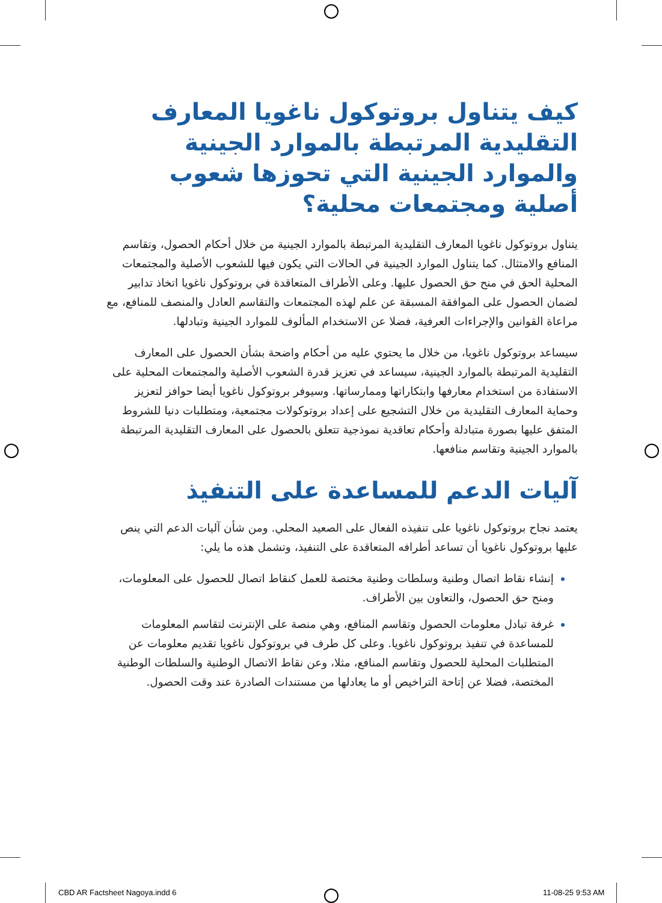كيف يتناول بروتوكول ناغويا المعارف التقليدية المرتبطة بالموارد الجينية والموارد الجينية التي تحوزها شعوب أصلية ومجتمعات محلية؟
يتناول بروتوكول ناغويا المعارف التقليدية المرتبطة بالموارد الجينية من خلال أحكام الحصول، وتقاسم المنافع والامتثال. كما يتناول الموارد الجينية في الحالات التي يكون فيها للشعوب الأصلية والمجتمعات المحلية الحق في منح حق الحصول عليها. وعلى الأطراف المتعاقدة في بروتوكول ناغويا اتخاذ تدابير لضمان الحصول على الموافقة المسبقة عن علم لهذه المجتمعات والتقاسم العادل والمنصف للمنافع، مع مراعاة القوانين والإجراءات العرفية، فضلا عن الاستخدام المألوف للموارد الجينية وتبادلها.
سيساعد بروتوكول ناغويا، من خلال ما يحتوي عليه من أحكام واضحة بشأن الحصول على المعارف التقليدية المرتبطة بالموارد الجينية، سيساعد في تعزيز قدرة الشعوب الأصلية والمجتمعات المحلية على الاستفادة من استخدام معارفها وابتكاراتها وممارساتها. وسيوفر بروتوكول ناغويا أيضا حوافز لتعزيز وحماية المعارف التقليدية من خلال التشجيع على إعداد بروتوكولات مجتمعية، ومتطلبات دنيا للشروط المتفق عليها بصورة متبادلة وأحكام تعاقدية نموذجية تتعلق بالحصول على المعارف التقليدية المرتبطة بالموارد الجينية وتقاسم منافعها.
آليات الدعم للمساعدة على التنفيذ
يعتمد نجاح بروتوكول ناغويا على تنفيذه الفعال على الصعيد المحلي. ومن شأن آليات الدعم التي ينص عليها بروتوكول ناغويا أن تساعد أطرافه المتعاقدة على التنفيذ، وتشمل هذه ما يلي:
إنشاء نقاط اتصال وطنية وسلطات وطنية مختصة للعمل كنقاط اتصال للحصول على المعلومات، ومنح حق الحصول، والتعاون بين الأطراف.
غرفة تبادل معلومات الحصول وتقاسم المنافع، وهي منصة على الإنترنت لتقاسم المعلومات للمساعدة في تنفيذ بروتوكول ناغويا. وعلى كل طرف في بروتوكول ناغويا تقديم معلومات عن المتطلبات المحلية للحصول وتقاسم المنافع، مثلا، وعن نقاط الاتصال الوطنية والسلطات الوطنية المختصة، فضلا عن إتاحة التراخيص أو ما يعادلها من مستندات الصادرة عند وقت الحصول.
CBD AR Factsheet Nagoya.indd 6 11-08-25 9:53 AM